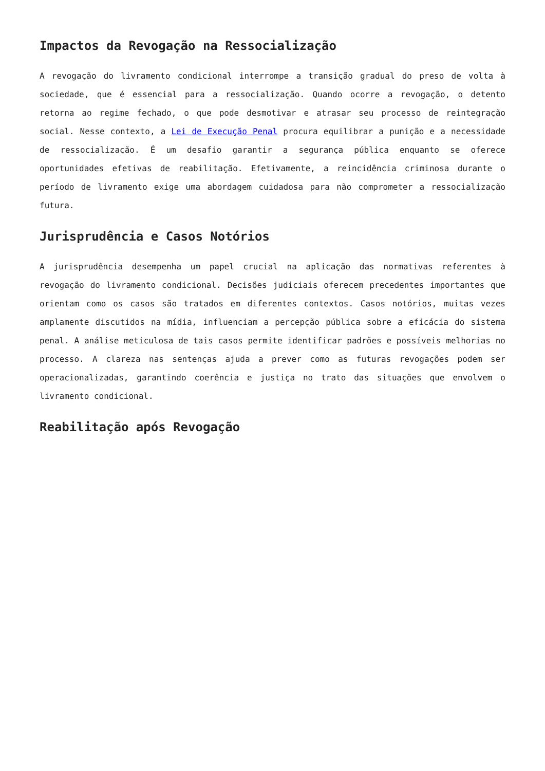Impactos da Revogação na Ressocialização
A revogação do livramento condicional interrompe a transição gradual do preso de volta à sociedade, que é essencial para a ressocialização. Quando ocorre a revogação, o detento retorna ao regime fechado, o que pode desmotivar e atrasar seu processo de reintegração social. Nesse contexto, a Lei de Execução Penal procura equilibrar a punição e a necessidade de ressocialização. É um desafio garantir a segurança pública enquanto se oferece oportunidades efetivas de reabilitação. Efetivamente, a reincidência criminosa durante o período de livramento exige uma abordagem cuidadosa para não comprometer a ressocialização futura.
Jurisprudência e Casos Notórios
A jurisprudência desempenha um papel crucial na aplicação das normativas referentes à revogação do livramento condicional. Decisões judiciais oferecem precedentes importantes que orientam como os casos são tratados em diferentes contextos. Casos notórios, muitas vezes amplamente discutidos na mídia, influenciam a percepção pública sobre a eficácia do sistema penal. A análise meticulosa de tais casos permite identificar padrões e possíveis melhorias no processo. A clareza nas sentenças ajuda a prever como as futuras revogações podem ser operacionalizadas, garantindo coerência e justiça no trato das situações que envolvem o livramento condicional.
Reabilitação após Revogação